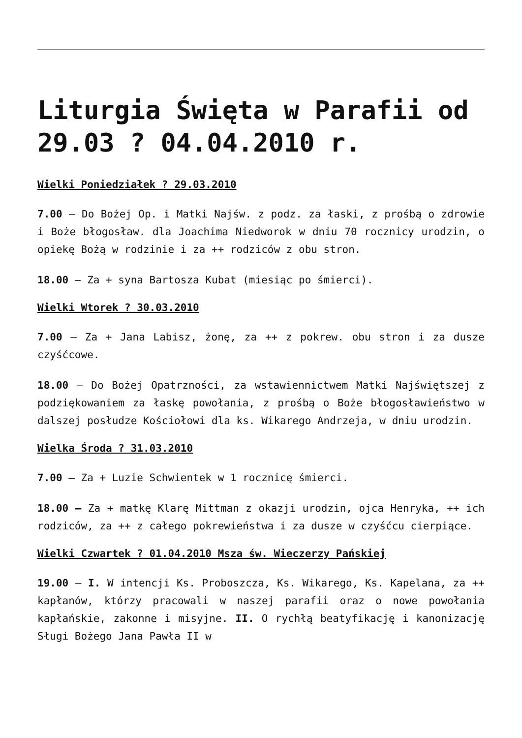Liturgia Święta w Parafii od 29.03 ? 04.04.2010 r.
Wielki Poniedziałek ? 29.03.2010
7.00 – Do Bożej Op. i Matki Najśw. z podz. za łaski, z prośbą o zdrowie i Boże błogosław. dla Joachima Niedworok w dniu 70 rocznicy urodzin, o opiekę Bożą w rodzinie i za ++ rodziców z obu stron.
18.00 – Za + syna Bartosza Kubat (miesiąc po śmierci).
Wielki Wtorek ? 30.03.2010
7.00 – Za + Jana Labisz, żonę, za ++ z pokrew. obu stron i za dusze czyśćcowe.
18.00 – Do Bożej Opatrzności, za wstawiennictwem Matki Najświętszej z podziękowaniem za łaskę powołania, z prośbą o Boże błogosławieństwo w dalszej posłudze Kościołowi dla ks. Wikarego Andrzeja, w dniu urodzin.
Wielka Środa ? 31.03.2010
7.00 – Za + Luzie Schwientek w 1 rocznicę śmierci.
18.00 – Za + matkę Klarę Mittman z okazji urodzin, ojca Henryka, ++ ich rodziców, za ++ z całego pokrewieństwa i za dusze w czyśćcu cierpiące.
Wielki Czwartek ? 01.04.2010 Msza św. Wieczerzy Pańskiej
19.00 – I. W intencji Ks. Proboszcza, Ks. Wikarego, Ks. Kapelana, za ++ kapłanów, którzy pracowali w naszej parafii oraz o nowe powołania kapłańskie, zakonne i misyjne. II. O rychłą beatyfikację i kanonizację Sługi Bożego Jana Pawła II w